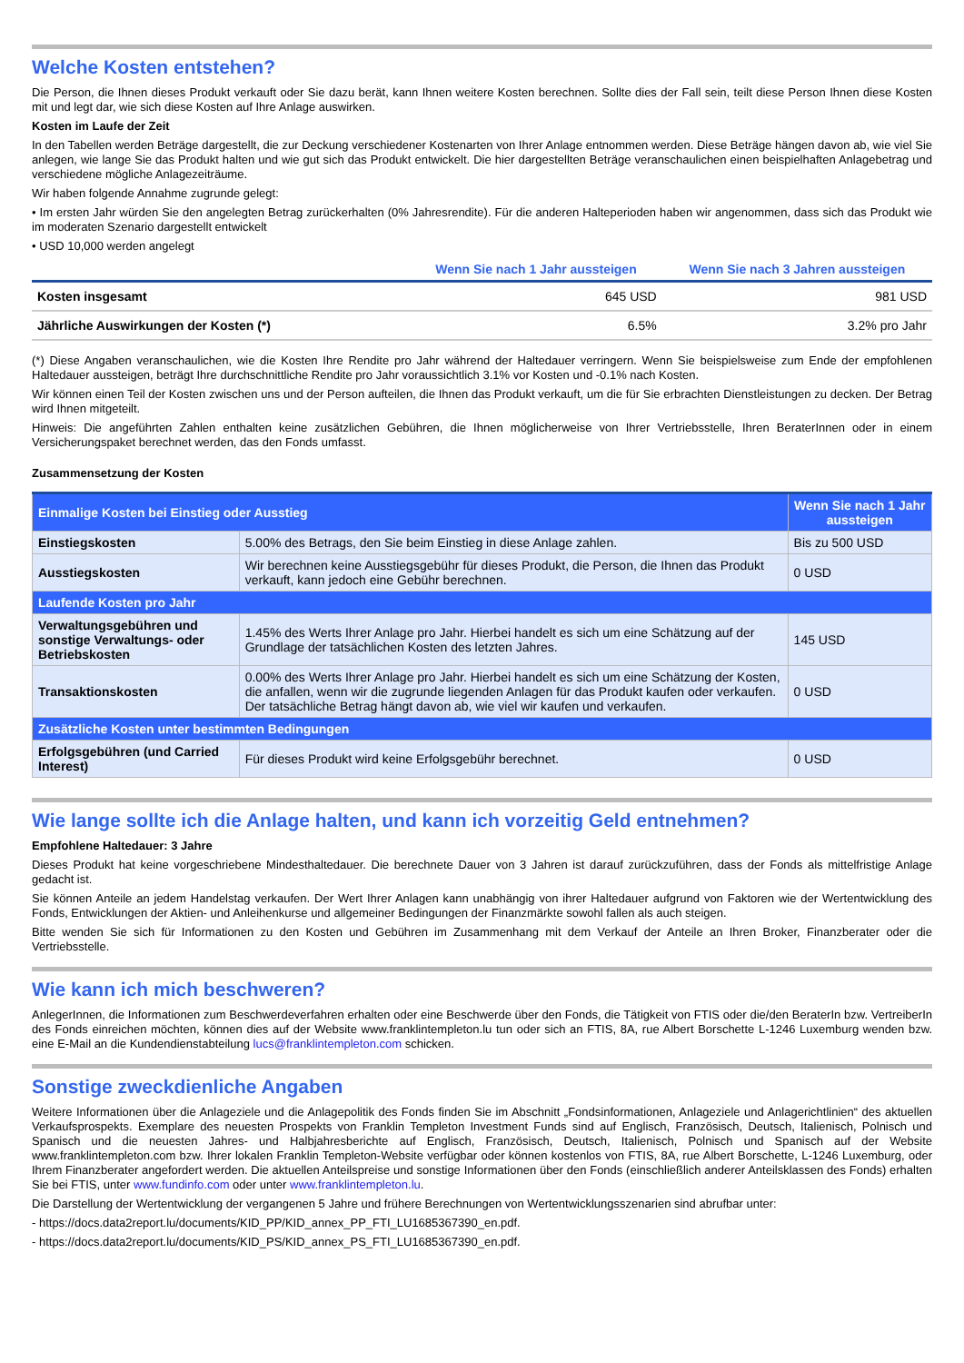Welche Kosten entstehen?
Die Person, die Ihnen dieses Produkt verkauft oder Sie dazu berät, kann Ihnen weitere Kosten berechnen. Sollte dies der Fall sein, teilt diese Person Ihnen diese Kosten mit und legt dar, wie sich diese Kosten auf Ihre Anlage auswirken.
Kosten im Laufe der Zeit
In den Tabellen werden Beträge dargestellt, die zur Deckung verschiedener Kostenarten von Ihrer Anlage entnommen werden. Diese Beträge hängen davon ab, wie viel Sie anlegen, wie lange Sie das Produkt halten und wie gut sich das Produkt entwickelt. Die hier dargestellten Beträge veranschaulichen einen beispielhaften Anlagebetrag und verschiedene mögliche Anlagezeiträume.
Wir haben folgende Annahme zugrunde gelegt:
• Im ersten Jahr würden Sie den angelegten Betrag zurückerhalten (0% Jahresrendite). Für die anderen Halteperioden haben wir angenommen, dass sich das Produkt wie im moderaten Szenario dargestellt entwickelt
• USD 10,000 werden angelegt
| | Wenn Sie nach 1 Jahr aussteigen | Wenn Sie nach 3 Jahren aussteigen |
| --- | --- | --- |
| Kosten insgesamt | 645 USD | 981 USD |
| Jährliche Auswirkungen der Kosten (*) | 6.5% | 3.2% pro Jahr |
(*) Diese Angaben veranschaulichen, wie die Kosten Ihre Rendite pro Jahr während der Haltedauer verringern. Wenn Sie beispielsweise zum Ende der empfohlenen Haltedauer aussteigen, beträgt Ihre durchschnittliche Rendite pro Jahr voraussichtlich 3.1% vor Kosten und -0.1% nach Kosten.
Wir können einen Teil der Kosten zwischen uns und der Person aufteilen, die Ihnen das Produkt verkauft, um die für Sie erbrachten Dienstleistungen zu decken. Der Betrag wird Ihnen mitgeteilt.
Hinweis: Die angeführten Zahlen enthalten keine zusätzlichen Gebühren, die Ihnen möglicherweise von Ihrer Vertriebsstelle, Ihren BeraterInnen oder in einem Versicherungspaket berechnet werden, das den Fonds umfasst.
Zusammensetzung der Kosten
| Einmalige Kosten bei Einstieg oder Ausstieg | | Wenn Sie nach 1 Jahr aussteigen |
| --- | --- | --- |
| Einstiegskosten | 5.00% des Betrags, den Sie beim Einstieg in diese Anlage zahlen. | Bis zu 500 USD |
| Ausstiegskosten | Wir berechnen keine Ausstiegsgebühr für dieses Produkt, die Person, die Ihnen das Produkt verkauft, kann jedoch eine Gebühr berechnen. | 0 USD |
| Laufende Kosten pro Jahr | | |
| Verwaltungsgebühren und sonstige Verwaltungs- oder Betriebskosten | 1.45% des Werts Ihrer Anlage pro Jahr. Hierbei handelt es sich um eine Schätzung auf der Grundlage der tatsächlichen Kosten des letzten Jahres. | 145 USD |
| Transaktionskosten | 0.00% des Werts Ihrer Anlage pro Jahr. Hierbei handelt es sich um eine Schätzung der Kosten, die anfallen, wenn wir die zugrunde liegenden Anlagen für das Produkt kaufen oder verkaufen. Der tatsächliche Betrag hängt davon ab, wie viel wir kaufen und verkaufen. | 0 USD |
| Zusätzliche Kosten unter bestimmten Bedingungen | | |
| Erfolgsgebühren (und Carried Interest) | Für dieses Produkt wird keine Erfolgsgebühr berechnet. | 0 USD |
Wie lange sollte ich die Anlage halten, und kann ich vorzeitig Geld entnehmen?
Empfohlene Haltedauer: 3 Jahre
Dieses Produkt hat keine vorgeschriebene Mindesthaltedauer. Die berechnete Dauer von 3 Jahren ist darauf zurückzuführen, dass der Fonds als mittelfristige Anlage gedacht ist.
Sie können Anteile an jedem Handelstag verkaufen. Der Wert Ihrer Anlagen kann unabhängig von ihrer Haltedauer aufgrund von Faktoren wie der Wertentwicklung des Fonds, Entwicklungen der Aktien- und Anleihenkurse und allgemeiner Bedingungen der Finanzmärkte sowohl fallen als auch steigen.
Bitte wenden Sie sich für Informationen zu den Kosten und Gebühren im Zusammenhang mit dem Verkauf der Anteile an Ihren Broker, Finanzberater oder die Vertriebsstelle.
Wie kann ich mich beschweren?
AnlegerInnen, die Informationen zum Beschwerdeverfahren erhalten oder eine Beschwerde über den Fonds, die Tätigkeit von FTIS oder die/den BeraterIn bzw. VertreiberIn des Fonds einreichen möchten, können dies auf der Website www.franklintempleton.lu tun oder sich an FTIS, 8A, rue Albert Borschette L-1246 Luxemburg wenden bzw. eine E-Mail an die Kundendienstabteilung lucs@franklintempleton.com schicken.
Sonstige zweckdienliche Angaben
Weitere Informationen über die Anlageziele und die Anlagepolitik des Fonds finden Sie im Abschnitt „Fondsinformationen, Anlageziele und Anlagerichtlinien“ des aktuellen Verkaufsprospekts. Exemplare des neuesten Prospekts von Franklin Templeton Investment Funds sind auf Englisch, Französisch, Deutsch, Italienisch, Polnisch und Spanisch und die neuesten Jahres- und Halbjahresberichte auf Englisch, Französisch, Deutsch, Italienisch, Polnisch und Spanisch auf der Website www.franklintempleton.com bzw. Ihrer lokalen Franklin Templeton-Website verfügbar oder können kostenlos von FTIS, 8A, rue Albert Borschette, L-1246 Luxemburg, oder Ihrem Finanzberater angefordert werden. Die aktuellen Anteilspreise und sonstige Informationen über den Fonds (einschließlich anderer Anteilsklassen des Fonds) erhalten Sie bei FTIS, unter www.fundinfo.com oder unter www.franklintempleton.lu.
Die Darstellung der Wertentwicklung der vergangenen 5 Jahre und frühere Berechnungen von Wertentwicklungsszenarien sind abrufbar unter:
- https://docs.data2report.lu/documents/KID_PP/KID_annex_PP_FTI_LU1685367390_en.pdf.
- https://docs.data2report.lu/documents/KID_PS/KID_annex_PS_FTI_LU1685367390_en.pdf.